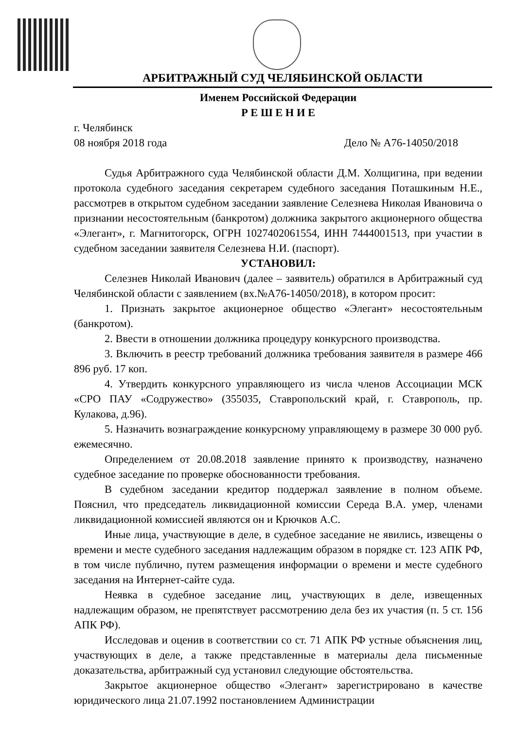АРБИТРАЖНЫЙ СУД ЧЕЛЯБИНСКОЙ ОБЛАСТИ
Именем Российской Федерации
Р Е Ш Е Н И Е
г. Челябинск
08 ноября 2018 года Дело № А76-14050/2018
Судья Арбитражного суда Челябинской области Д.М. Холщигина, при ведении протокола судебного заседания секретарем судебного заседания Поташкиным Н.Е., рассмотрев в открытом судебном заседании заявление Селезнева Николая Ивановича о признании несостоятельным (банкротом) должника закрытого акционерного общества «Элегант», г. Магнитогорск, ОГРН 1027402061554, ИНН 7444001513, при участии в судебном заседании заявителя Селезнева Н.И. (паспорт).
УСТАНОВИЛ:
Селезнев Николай Иванович (далее – заявитель) обратился в Арбитражный суд Челябинской области с заявлением (вх.№А76-14050/2018), в котором просит:
1. Признать закрытое акционерное общество «Элегант» несостоятельным (банкротом).
2. Ввести в отношении должника процедуру конкурсного производства.
3. Включить в реестр требований должника требования заявителя в размере 466 896 руб. 17 коп.
4. Утвердить конкурсного управляющего из числа членов Ассоциации МСК «СРО ПАУ «Содружество» (355035, Ставропольский край, г. Ставрополь, пр. Кулакова, д.96).
5. Назначить вознаграждение конкурсному управляющему в размере 30 000 руб. ежемесячно.
Определением от 20.08.2018 заявление принято к производству, назначено судебное заседание по проверке обоснованности требования.
В судебном заседании кредитор поддержал заявление в полном объеме. Пояснил, что председатель ликвидационной комиссии Середа В.А. умер, членами ликвидационной комиссией являются он и Крючков А.С.
Иные лица, участвующие в деле, в судебное заседание не явились, извещены о времени и месте судебного заседания надлежащим образом в порядке ст. 123 АПК РФ, в том числе публично, путем размещения информации о времени и месте судебного заседания на Интернет-сайте суда.
Неявка в судебное заседание лиц, участвующих в деле, извещенных надлежащим образом, не препятствует рассмотрению дела без их участия (п. 5 ст. 156 АПК РФ).
Исследовав и оценив в соответствии со ст. 71 АПК РФ устные объяснения лиц, участвующих в деле, а также представленные в материалы дела письменные доказательства, арбитражный суд установил следующие обстоятельства.
Закрытое акционерное общество «Элегант» зарегистрировано в качестве юридического лица 21.07.1992 постановлением Администрации